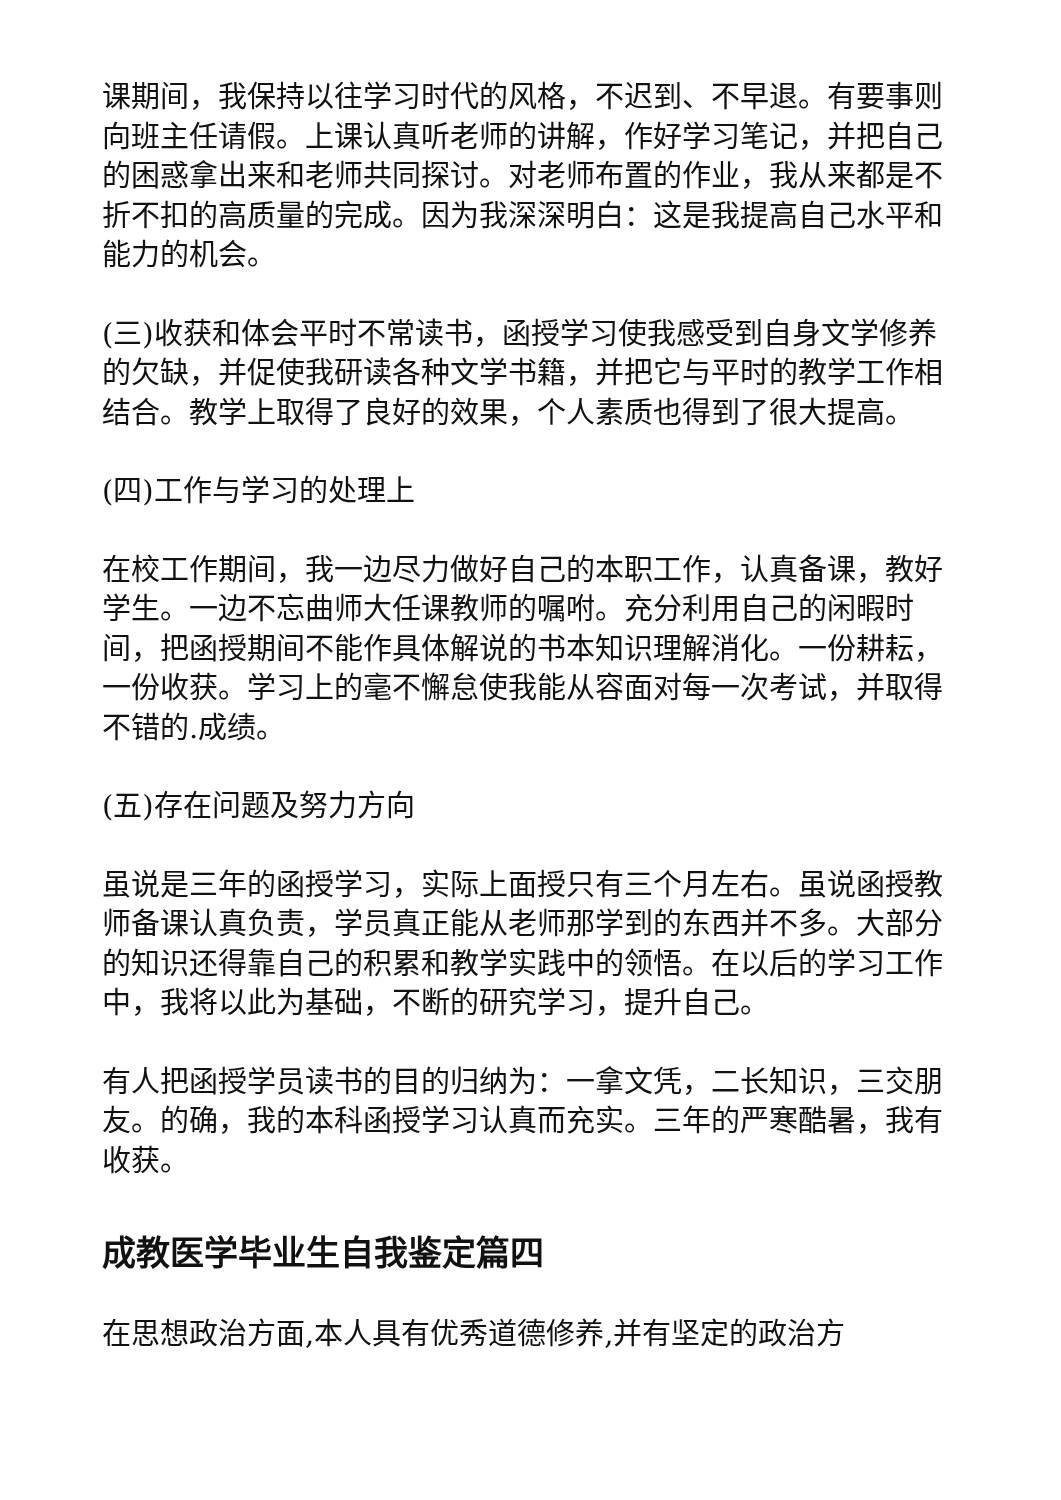课期间，我保持以往学习时代的风格，不迟到、不早退。有要事则向班主任请假。上课认真听老师的讲解，作好学习笔记，并把自己的困惑拿出来和老师共同探讨。对老师布置的作业，我从来都是不折不扣的高质量的完成。因为我深深明白：这是我提高自己水平和能力的机会。
(三)收获和体会平时不常读书，函授学习使我感受到自身文学修养的欠缺，并促使我研读各种文学书籍，并把它与平时的教学工作相结合。教学上取得了良好的效果，个人素质也得到了很大提高。
(四)工作与学习的处理上
在校工作期间，我一边尽力做好自己的本职工作，认真备课，教好学生。一边不忘曲师大任课教师的嘱咐。充分利用自己的闲暇时间，把函授期间不能作具体解说的书本知识理解消化。一份耕耘，一份收获。学习上的毫不懈怠使我能从容面对每一次考试，并取得不错的.成绩。
(五)存在问题及努力方向
虽说是三年的函授学习，实际上面授只有三个月左右。虽说函授教师备课认真负责，学员真正能从老师那学到的东西并不多。大部分的知识还得靠自己的积累和教学实践中的领悟。在以后的学习工作中，我将以此为基础，不断的研究学习，提升自己。
有人把函授学员读书的目的归纳为：一拿文凭，二长知识，三交朋友。的确，我的本科函授学习认真而充实。三年的严寒酷暑，我有收获。
成教医学毕业生自我鉴定篇四
在思想政治方面,本人具有优秀道德修养,并有坚定的政治方